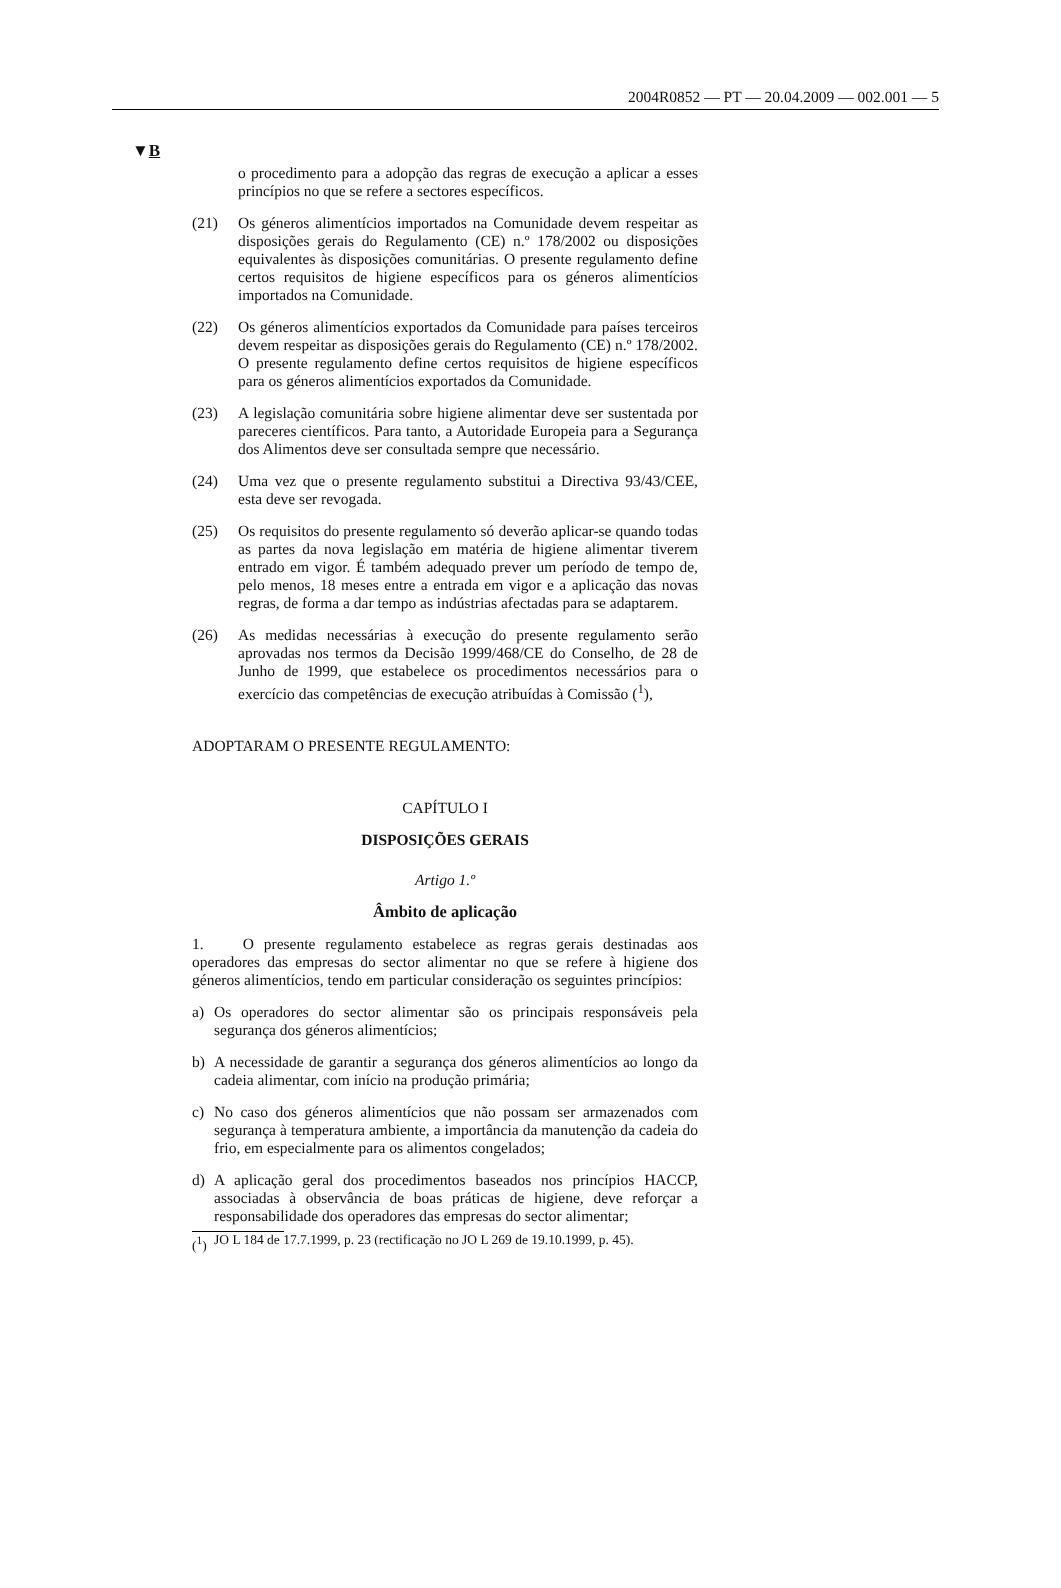2004R0852 — PT — 20.04.2009 — 002.001 — 5
▼B
o procedimento para a adopção das regras de execução a aplicar a esses princípios no que se refere a sectores específicos.
(21) Os géneros alimentícios importados na Comunidade devem respeitar as disposições gerais do Regulamento (CE) n.º 178/2002 ou disposições equivalentes às disposições comunitárias. O presente regulamento define certos requisitos de higiene específicos para os géneros alimentícios importados na Comunidade.
(22) Os géneros alimentícios exportados da Comunidade para países terceiros devem respeitar as disposições gerais do Regulamento (CE) n.º 178/2002. O presente regulamento define certos requisitos de higiene específicos para os géneros alimentícios exportados da Comunidade.
(23) A legislação comunitária sobre higiene alimentar deve ser sustentada por pareceres científicos. Para tanto, a Autoridade Europeia para a Segurança dos Alimentos deve ser consultada sempre que necessário.
(24) Uma vez que o presente regulamento substitui a Directiva 93/43/CEE, esta deve ser revogada.
(25) Os requisitos do presente regulamento só deverão aplicar-se quando todas as partes da nova legislação em matéria de higiene alimentar tiverem entrado em vigor. É também adequado prever um período de tempo de, pelo menos, 18 meses entre a entrada em vigor e a aplicação das novas regras, de forma a dar tempo as indústrias afectadas para se adaptarem.
(26) As medidas necessárias à execução do presente regulamento serão aprovadas nos termos da Decisão 1999/468/CE do Conselho, de 28 de Junho de 1999, que estabelece os procedimentos necessários para o exercício das competências de execução atribuídas à Comissão (<sup>1</sup>),
ADOPTARAM O PRESENTE REGULAMENTO:
CAPÍTULO I
DISPOSIÇÕES GERAIS
Artigo 1.º
Âmbito de aplicação
1. O presente regulamento estabelece as regras gerais destinadas aos operadores das empresas do sector alimentar no que se refere à higiene dos géneros alimentícios, tendo em particular consideração os seguintes princípios:
a) Os operadores do sector alimentar são os principais responsáveis pela segurança dos géneros alimentícios;
b) A necessidade de garantir a segurança dos géneros alimentícios ao longo da cadeia alimentar, com início na produção primária;
c) No caso dos géneros alimentícios que não possam ser armazenados com segurança à temperatura ambiente, a importância da manutenção da cadeia do frio, em especialmente para os alimentos congelados;
d) A aplicação geral dos procedimentos baseados nos princípios HACCP, associadas à observância de boas práticas de higiene, deve reforçar a responsabilidade dos operadores das empresas do sector alimentar;
(<sup>1</sup>) JO L 184 de 17.7.1999, p. 23 (rectificação no JO L 269 de 19.10.1999, p. 45).